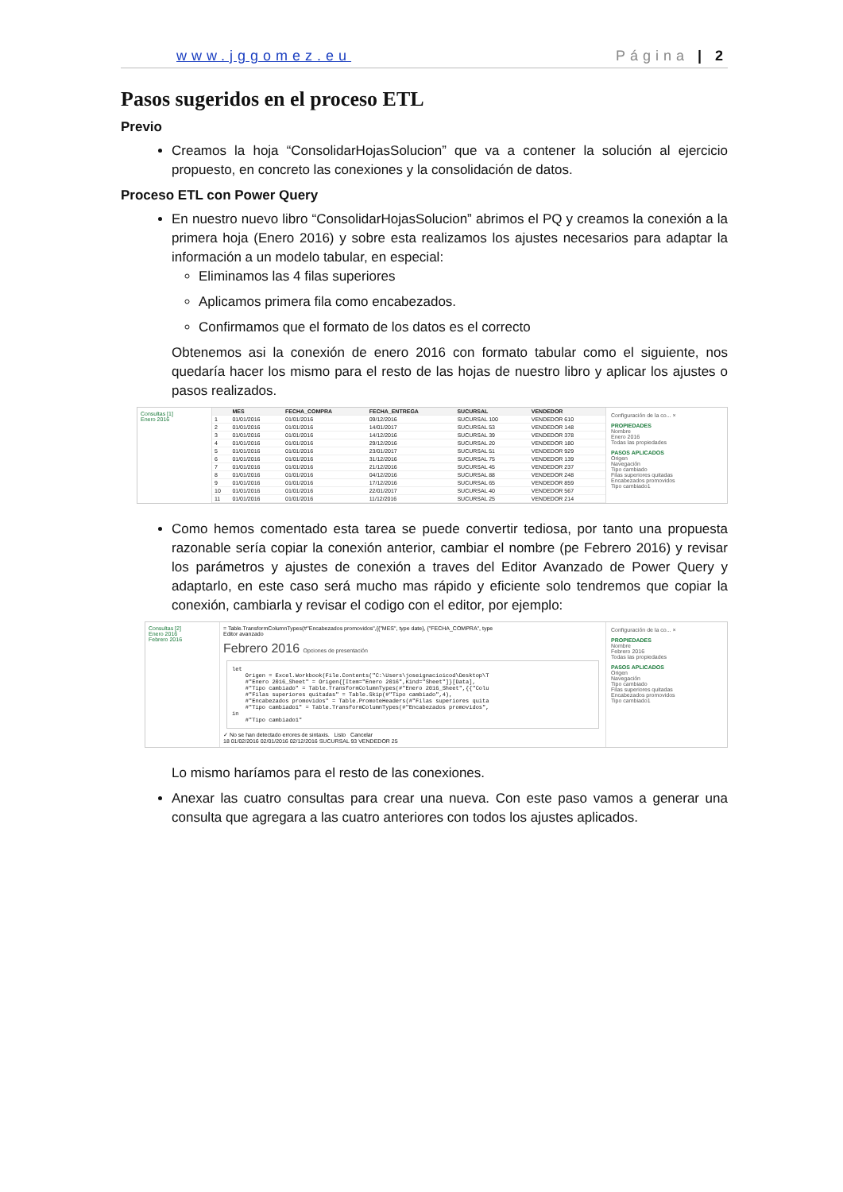www.jggomez.eu Página | 2
Pasos sugeridos en el proceso ETL
Previo
Creamos la hoja “ConsolidarHojasSolucion” que va a contener la solución al ejercicio propuesto, en concreto las conexiones y la consolidación de datos.
Proceso ETL con Power Query
En nuestro nuevo libro “ConsolidarHojasSolucion” abrimos el PQ y creamos la conexión a la primera hoja (Enero 2016) y sobre esta realizamos los ajustes necesarios para adaptar la información a un modelo tabular, en especial:
Eliminamos las 4 filas superiores
Aplicamos primera fila como encabezados.
Confirmamos que el formato de los datos es el correcto
Obtenemos asi la conexión de enero 2016 con formato tabular como el siguiente, nos quedaría hacer los mismo para el resto de las hojas de nuestro libro y aplicar los ajustes o pasos realizados.
Consultas [1]
Enero 2016
| | MES | FECHA_COMPRA | FECHA_ENTREGA | SUCURSAL | VENDEDOR |
| --- | --- | --- | --- | --- | --- |
| 1 | 01/01/2016 | 01/01/2016 | 09/12/2016 | SUCURSAL 100 | VENDEDOR 610 |
| 2 | 01/01/2016 | 01/01/2016 | 14/01/2017 | SUCURSAL 53 | VENDEDOR 148 |
| 3 | 01/01/2016 | 01/01/2016 | 14/12/2016 | SUCURSAL 39 | VENDEDOR 378 |
| 4 | 01/01/2016 | 01/01/2016 | 29/12/2016 | SUCURSAL 20 | VENDEDOR 180 |
| 5 | 01/01/2016 | 01/01/2016 | 23/01/2017 | SUCURSAL 51 | VENDEDOR 929 |
| 6 | 01/01/2016 | 01/01/2016 | 31/12/2016 | SUCURSAL 75 | VENDEDOR 139 |
| 7 | 01/01/2016 | 01/01/2016 | 21/12/2016 | SUCURSAL 45 | VENDEDOR 237 |
| 8 | 01/01/2016 | 01/01/2016 | 04/12/2016 | SUCURSAL 88 | VENDEDOR 248 |
| 9 | 01/01/2016 | 01/01/2016 | 17/12/2016 | SUCURSAL 65 | VENDEDOR 859 |
| 10 | 01/01/2016 | 01/01/2016 | 22/01/2017 | SUCURSAL 40 | VENDEDOR 567 |
| 11 | 01/01/2016 | 01/01/2016 | 11/12/2016 | SUCURSAL 25 | VENDEDOR 214 |
Configuración de la co... ×
PROPIEDADES
Nombre
Enero 2016
Todas las propiedades
PASOS APLICADOS
Origen
Navegación
Tipo cambiado
Filas superiores quitadas
Encabezados promovidos
Tipo cambiado1
Como hemos comentado esta tarea se puede convertir tediosa, por tanto una propuesta razonable sería copiar la conexión anterior, cambiar el nombre (pe Febrero 2016) y revisar los parámetros y ajustes de conexión a traves del Editor Avanzado de Power Query y adaptarlo, en este caso será mucho mas rápido y eficiente solo tendremos que copiar la conexión, cambiarla y revisar el codigo con el editor, por ejemplo:
Consultas [2]
Enero 2016
Febrero 2016
= Table.TransformColumnTypes(#"Encabezados promovidos",{{"MES", type date}, {"FECHA_COMPRA", type
Editor avanzado
Febrero 2016 Opciones de presentación
let Origen = Excel.Workbook(File.Contents("C:\Users\joseignacioicod\Desktop\T #"Enero 2016_Sheet" = Origen{[Item="Enero 2016",Kind="Sheet"]}[Data], #"Tipo cambiado" = Table.TransformColumnTypes(#"Enero 2016_Sheet",{{"Colu #"Filas superiores quitadas" = Table.Skip(#"Tipo cambiado",4), #"Encabezados promovidos" = Table.PromoteHeaders(#"Filas superiores quita #"Tipo cambiado1" = Table.TransformColumnTypes(#"Encabezados promovidos", in #"Tipo cambiado1"
✓ No se han detectado errores de sintaxis. Listo Cancelar
18 01/02/2016 02/01/2016 02/12/2016 SUCURSAL 93 VENDEDOR 25
Configuración de la co... ×
PROPIEDADES
Nombre
Febrero 2016
Todas las propiedades
PASOS APLICADOS
Origen
Navegación
Tipo cambiado
Filas superiores quitadas
Encabezados promovidos
Tipo cambiado1
Lo mismo haríamos para el resto de las conexiones.
Anexar las cuatro consultas para crear una nueva. Con este paso vamos a generar una consulta que agregara a las cuatro anteriores con todos los ajustes aplicados.